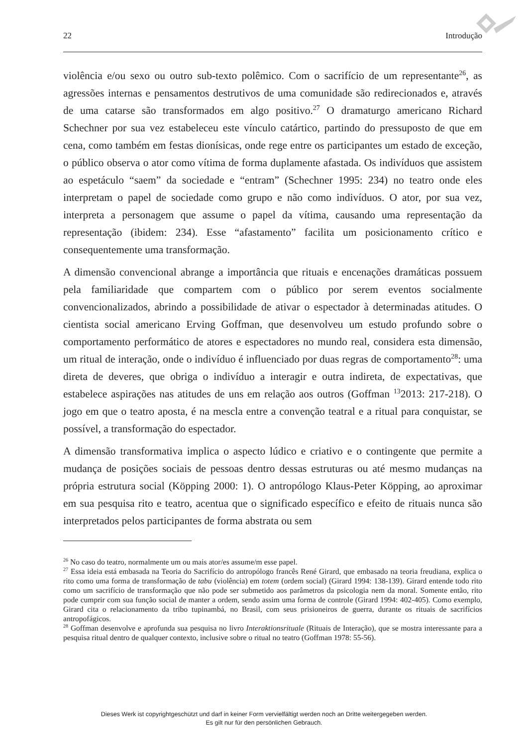22 Introdução
violência e/ou sexo ou outro sub-texto polêmico. Com o sacrifício de um representante<sup>26</sup>, as agressões internas e pensamentos destrutivos de uma comunidade são redirecionados e, através de uma catarse são transformados em algo positivo.<sup>27</sup> O dramaturgo americano Richard Schechner por sua vez estabeleceu este vínculo catártico, partindo do pressuposto de que em cena, como também em festas dionísicas, onde rege entre os participantes um estado de exceção, o público observa o ator como vítima de forma duplamente afastada. Os indivíduos que assistem ao espetáculo “saem” da sociedade e “entram” (Schechner 1995: 234) no teatro onde eles interpretam o papel de sociedade como grupo e não como indivíduos. O ator, por sua vez, interpreta a personagem que assume o papel da vítima, causando uma representação da representação (ibidem: 234). Esse “afastamento” facilita um posicionamento crítico e consequentemente uma transformação.
A dimensão convencional abrange a importância que rituais e encenações dramáticas possuem pela familiaridade que compartem com o público por serem eventos socialmente convencionalizados, abrindo a possibilidade de ativar o espectador à determinadas atitudes. O cientista social americano Erving Goffman, que desenvolveu um estudo profundo sobre o comportamento performático de atores e espectadores no mundo real, considera esta dimensão, um ritual de interação, onde o indivíduo é influenciado por duas regras de comportamento<sup>28</sup>: uma direta de deveres, que obriga o indivíduo a interagir e outra indireta, de expectativas, que estabelece aspirações nas atitudes de uns em relação aos outros (Goffman <sup>13</sup>2013: 217-218). O jogo em que o teatro aposta, é na mescla entre a convenção teatral e a ritual para conquistar, se possível, a transformação do espectador.
A dimensão transformativa implica o aspecto lúdico e criativo e o contingente que permite a mudança de posições sociais de pessoas dentro dessas estruturas ou até mesmo mudanças na própria estrutura social (Köpping 2000: 1). O antropólogo Klaus-Peter Köpping, ao aproximar em sua pesquisa rito e teatro, acentua que o significado específico e efeito de rituais nunca são interpretados pelos participantes de forma abstrata ou sem
<sup>26</sup> No caso do teatro, normalmente um ou mais ator/es assume/m esse papel.
<sup>27</sup> Essa ideia está embasada na Teoria do Sacrifício do antropólogo francês René Girard, que embasado na teoria freudiana, explica o rito como uma forma de transformação de tabu (violência) em totem (ordem social) (Girard 1994: 138-139). Girard entende todo rito como um sacrifício de transformação que não pode ser submetido aos parâmetros da psicologia nem da moral. Somente então, rito pode cumprir com sua função social de manter a ordem, sendo assim uma forma de controle (Girard 1994: 402-405). Como exemplo, Girard cita o relacionamento da tribo tupinambá, no Brasil, com seus prisioneiros de guerra, durante os rituais de sacrifícios antropofágicos.
<sup>28</sup> Goffman desenvolve e aprofunda sua pesquisa no livro Interaktionsrituale (Rituais de Interação), que se mostra interessante para a pesquisa ritual dentro de qualquer contexto, inclusive sobre o ritual no teatro (Goffman 1978: 55-56).
Dieses Werk ist copyrightgeschützt und darf in keiner Form vervielfältigt werden noch an Dritte weitergegeben werden.
Es gilt nur für den persönlichen Gebrauch.